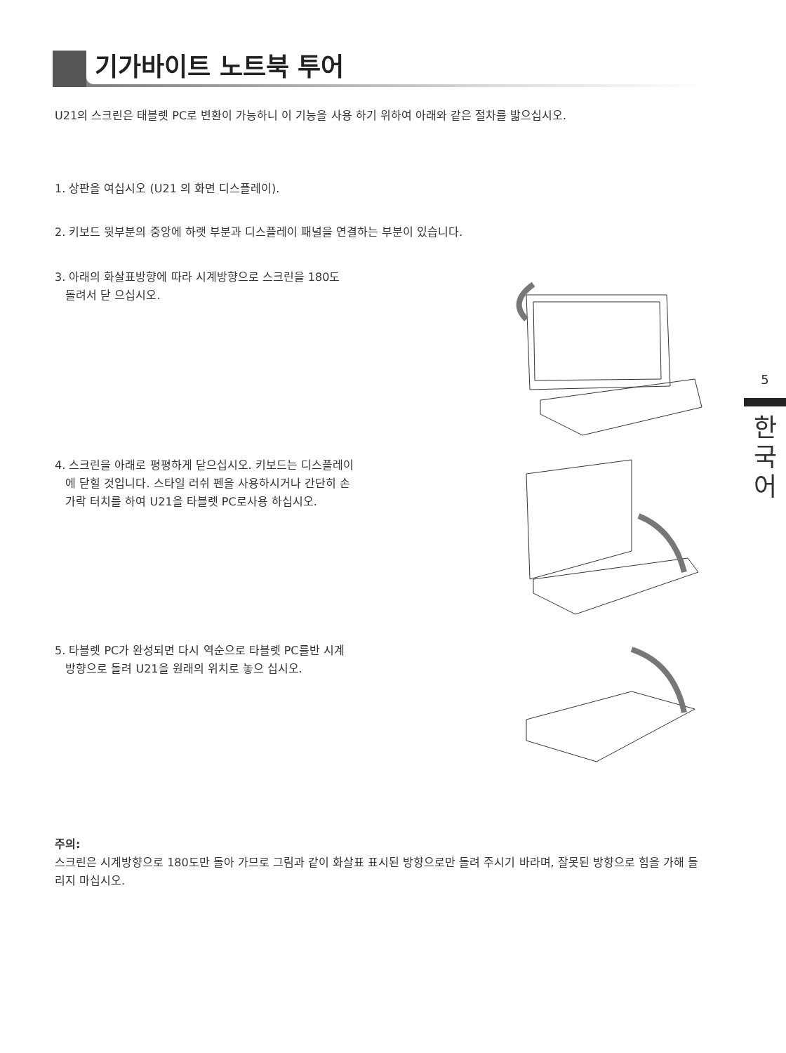기가바이트 노트북 투어
U21의 스크린은 태블렛 PC로 변환이 가능하니 이 기능을 사용 하기 위하여 아래와 같은 절차를 밟으십시오.
1. 상판을 여십시오 (U21 의 화면 디스플레이).
2. 키보드 윗부분의 중앙에 하랫 부분과 디스플레이 패널을 연결하는 부분이 있습니다.
3. 아래의 화살표방향에 따라 시계방향으로 스크린을 180도
돌려서 닫 으십시오.
4. 스크린을 아래로 평평하게 닫으십시오. 키보드는 디스플레이
에 닫힐 것입니다. 스타일 러쉬 펜을 사용하시거나 간단히 손
가락 터치를 하여 U21을 타블렛 PC로사용 하십시오.
5. 타블렛 PC가 완성되면 다시 역순으로 타블렛 PC를반 시계
방향으로 돌려 U21을 원래의 위치로 놓으 십시오.
주의:
스크린은 시계방향으로 180도만 돌아 가므로 그림과 같이 화살표 표시된 방향으로만 돌려 주시기 바라며, 잘못된 방향으로 힘을 가해 돌리지 마십시오.
5
한
국
어